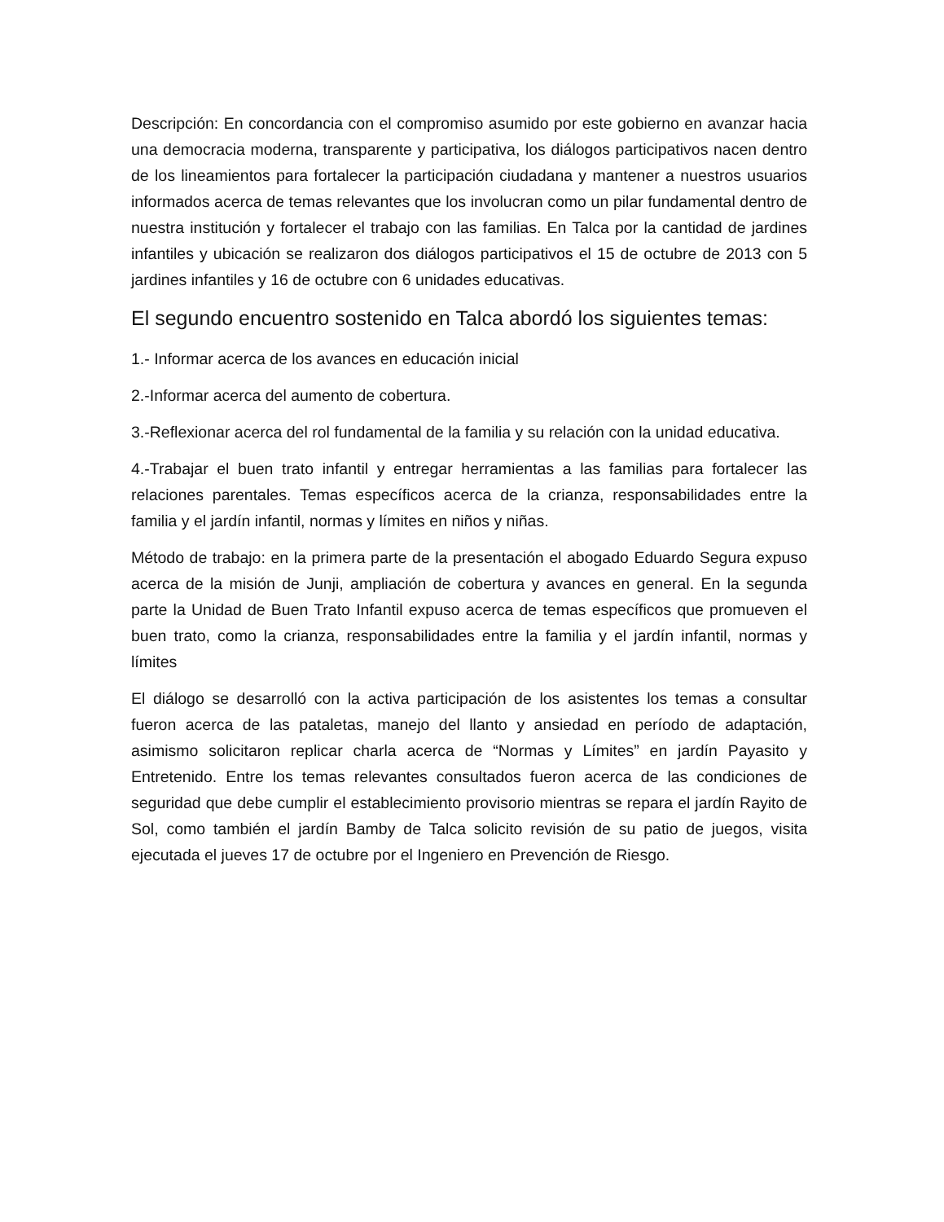Descripción: En concordancia con el compromiso asumido por este gobierno en avanzar hacia una democracia moderna, transparente y participativa, los diálogos participativos nacen dentro de los lineamientos para fortalecer la participación ciudadana y mantener a nuestros usuarios informados acerca de temas relevantes que los involucran como un pilar fundamental dentro de nuestra institución y fortalecer el trabajo con las familias. En Talca por la cantidad de jardines infantiles y ubicación se realizaron dos diálogos participativos el 15 de octubre de 2013 con 5 jardines infantiles y 16 de octubre con 6 unidades educativas.
El segundo encuentro sostenido en Talca abordó los siguientes temas:
1.- Informar acerca de los avances en educación inicial
2.-Informar acerca del aumento de cobertura.
3.-Reflexionar acerca del rol fundamental de la familia y su relación con la unidad educativa.
4.-Trabajar el buen trato infantil y entregar herramientas a las familias para fortalecer las relaciones parentales. Temas específicos acerca de la crianza, responsabilidades entre la familia y el jardín infantil, normas y límites en niños y niñas.
Método de trabajo: en la primera parte de la presentación el abogado Eduardo Segura expuso acerca de la misión de Junji, ampliación de cobertura y avances en general. En la segunda parte la Unidad de Buen Trato Infantil expuso acerca de temas específicos que promueven el buen trato, como la crianza, responsabilidades entre la familia y el jardín infantil, normas y límites
El diálogo se desarrolló con la activa participación de los asistentes los temas a consultar fueron acerca de las pataletas, manejo del llanto y ansiedad en período de adaptación, asimismo solicitaron replicar charla acerca de “Normas y Límites” en jardín Payasito y Entretenido. Entre los temas relevantes consultados fueron acerca de las condiciones de seguridad que debe cumplir el establecimiento provisorio mientras se repara el jardín Rayito de Sol, como también el jardín Bamby de Talca solicito revisión de su patio de juegos, visita ejecutada el jueves 17 de octubre por el Ingeniero en Prevención de Riesgo.